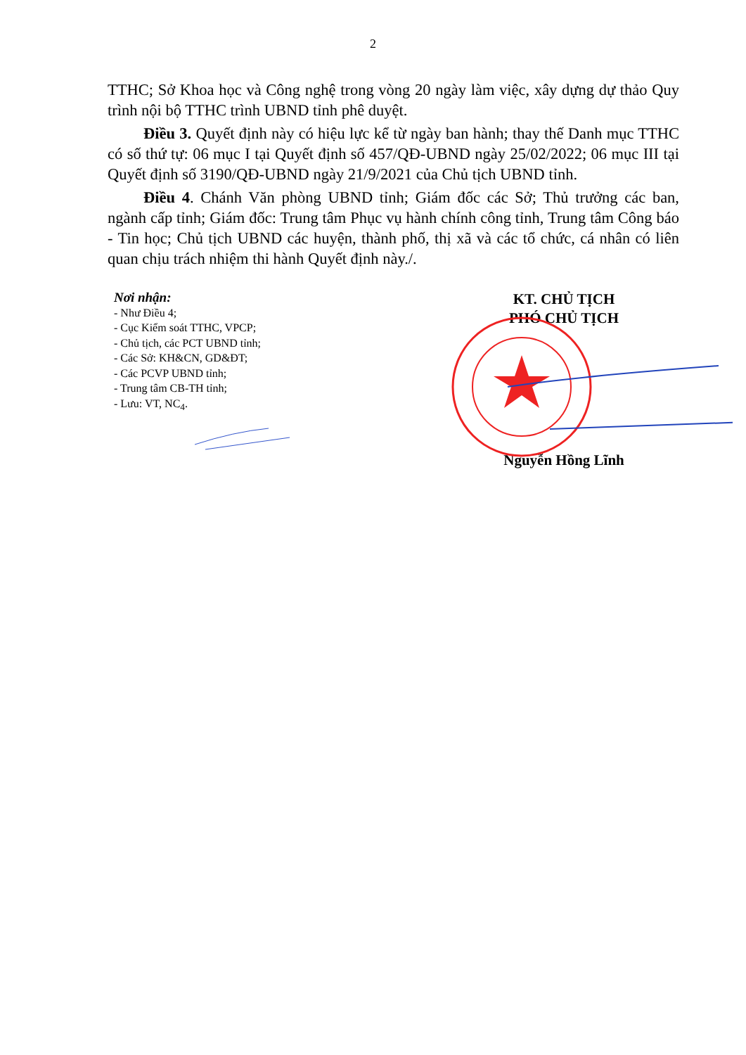2
TTHC; Sở Khoa học và Công nghệ trong vòng 20 ngày làm việc, xây dựng dự thảo Quy trình nội bộ TTHC trình UBND tỉnh phê duyệt.
Điều 3. Quyết định này có hiệu lực kể từ ngày ban hành; thay thế Danh mục TTHC có số thứ tự: 06 mục I tại Quyết định số 457/QĐ-UBND ngày 25/02/2022; 06 mục III tại Quyết định số 3190/QĐ-UBND ngày 21/9/2021 của Chủ tịch UBND tỉnh.
Điều 4. Chánh Văn phòng UBND tỉnh; Giám đốc các Sở; Thủ trưởng các ban, ngành cấp tỉnh; Giám đốc: Trung tâm Phục vụ hành chính công tỉnh, Trung tâm Công báo - Tin học; Chủ tịch UBND các huyện, thành phố, thị xã và các tổ chức, cá nhân có liên quan chịu trách nhiệm thi hành Quyết định này./.
Nơi nhận:
- Như Điều 4;
- Cục Kiểm soát TTHC, VPCP;
- Chủ tịch, các PCT UBND tỉnh;
- Các Sở: KH&CN, GD&ĐT;
- Các PCVP UBND tỉnh;
- Trung tâm CB-TH tỉnh;
- Lưu: VT, NC<sub>4</sub>.
KT. CHỦ TỊCH
PHÓ CHỦ TỊCH
Nguyễn Hồng Lĩnh